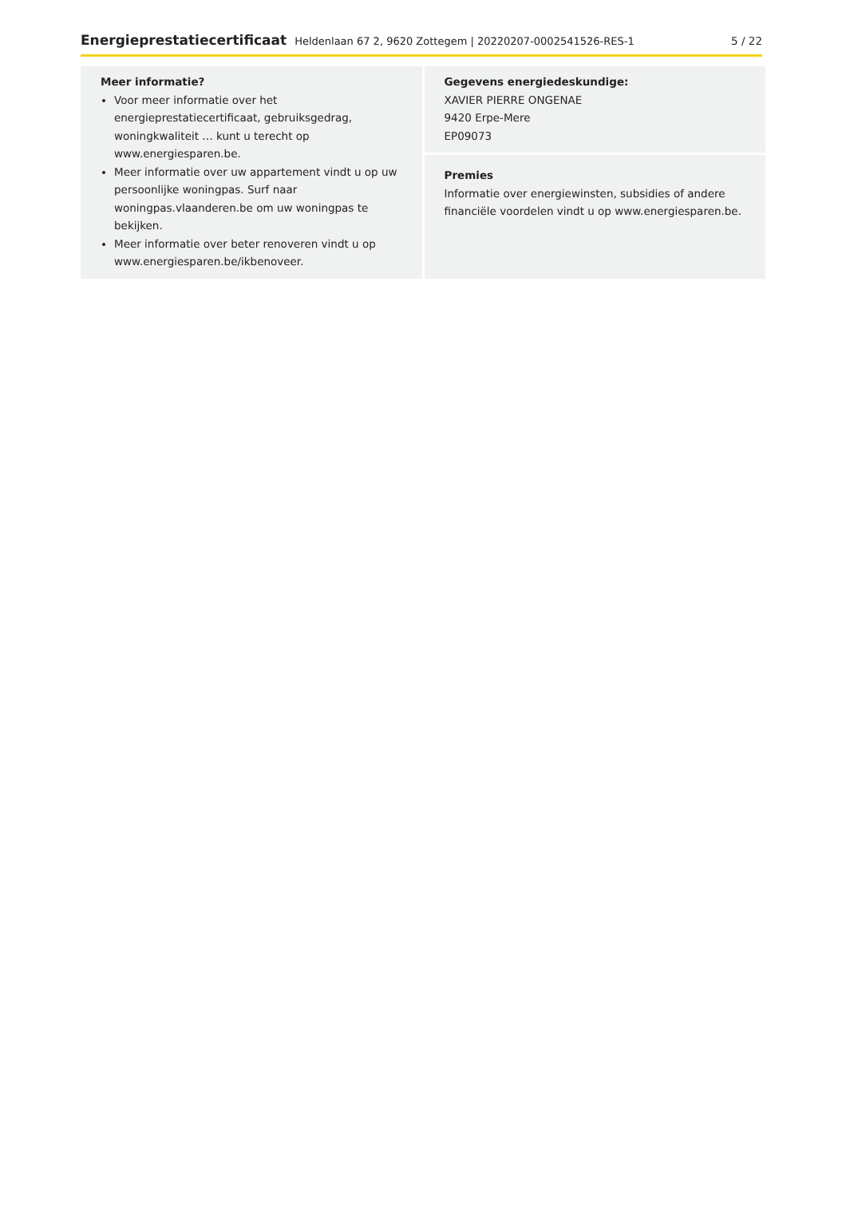Energieprestatiecertificaat Heldenlaan 67 2, 9620 Zottegem | 20220207-0002541526-RES-1 5 / 22
Meer informatie?
Voor meer informatie over het energieprestatiecertificaat, gebruiksgedrag, woningkwaliteit … kunt u terecht op www.energiesparen.be.
Meer informatie over uw appartement vindt u op uw persoonlijke woningpas. Surf naar woningpas.vlaanderen.be om uw woningpas te bekijken.
Meer informatie over beter renoveren vindt u op www.energiesparen.be/ikbenoveer.
Gegevens energiedeskundige:
XAVIER PIERRE ONGENAE
9420 Erpe-Mere
EP09073
Premies
Informatie over energiewinsten, subsidies of andere financiële voordelen vindt u op www.energiesparen.be.